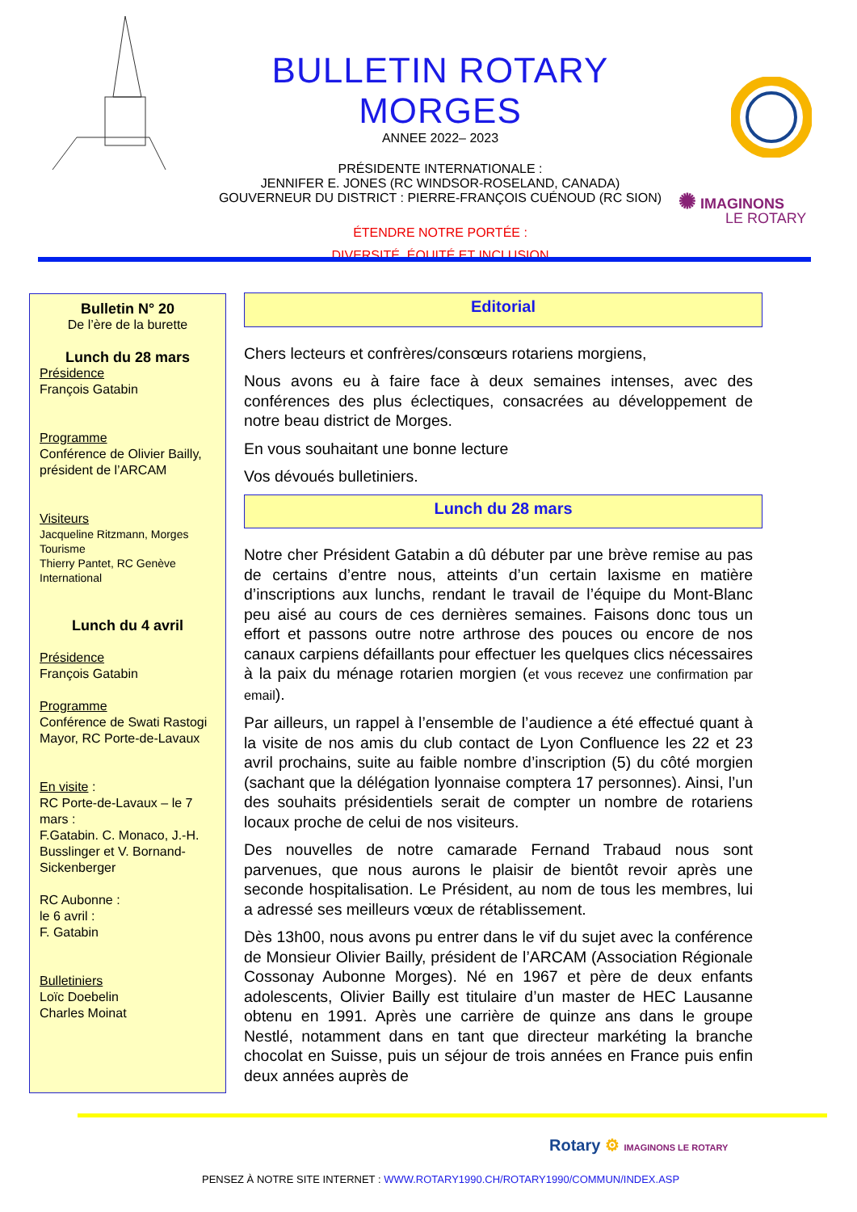BULLETIN ROTARY MORGES
ANNEE 2022– 2023
PRÉSIDENTE INTERNATIONALE :
JENNIFER E. JONES (RC WINDSOR-ROSELAND, CANADA)
GOUVERNEUR DU DISTRICT : PIERRE-FRANÇOIS CUÉNOUD (RC SION)
ÉTENDRE NOTRE PORTÉE :
DIVERSITÉ, ÉQUITÉ ET INCLUSION
✺ IMAGINONS
LE ROTARY
Bulletin N° 20
De l’ère de la burette
Lunch du 28 mars
Présidence
François Gatabin
Programme
Conférence de Olivier Bailly, président de l’ARCAM
Visiteurs
Jacqueline Ritzmann, Morges Tourisme
Thierry Pantet, RC Genève International
Lunch du 4 avril
Présidence
François Gatabin
Programme
Conférence de Swati Rastogi Mayor, RC Porte-de-Lavaux
En visite :
RC Porte-de-Lavaux – le 7 mars :
F.Gatabin. C. Monaco, J.-H. Busslinger et V. Bornand-Sickenberger
RC Aubonne :
le 6 avril :
F. Gatabin
Bulletiniers
Loïc Doebelin
Charles Moinat
Editorial
Chers lecteurs et confrères/consœurs rotariens morgiens,
Nous avons eu à faire face à deux semaines intenses, avec des conférences des plus éclectiques, consacrées au développement de notre beau district de Morges.
En vous souhaitant une bonne lecture
Vos dévoués bulletiniers.
Lunch du 28 mars
Notre cher Président Gatabin a dû débuter par une brève remise au pas de certains d’entre nous, atteints d’un certain laxisme en matière d’inscriptions aux lunchs, rendant le travail de l’équipe du Mont-Blanc peu aisé au cours de ces dernières semaines. Faisons donc tous un effort et passons outre notre arthrose des pouces ou encore de nos canaux carpiens défaillants pour effectuer les quelques clics nécessaires à la paix du ménage rotarien morgien (et vous recevez une confirmation par email).
Par ailleurs, un rappel à l’ensemble de l’audience a été effectué quant à la visite de nos amis du club contact de Lyon Confluence les 22 et 23 avril prochains, suite au faible nombre d’inscription (5) du côté morgien (sachant que la délégation lyonnaise comptera 17 personnes). Ainsi, l’un des souhaits présidentiels serait de compter un nombre de rotariens locaux proche de celui de nos visiteurs.
Des nouvelles de notre camarade Fernand Trabaud nous sont parvenues, que nous aurons le plaisir de bientôt revoir après une seconde hospitalisation. Le Président, au nom de tous les membres, lui a adressé ses meilleurs vœux de rétablissement.
Dès 13h00, nous avons pu entrer dans le vif du sujet avec la conférence de Monsieur Olivier Bailly, président de l’ARCAM (Association Régionale Cossonay Aubonne Morges). Né en 1967 et père de deux enfants adolescents, Olivier Bailly est titulaire d’un master de HEC Lausanne obtenu en 1991. Après une carrière de quinze ans dans le groupe Nestlé, notamment dans en tant que directeur markéting la branche chocolat en Suisse, puis un séjour de trois années en France puis enfin deux années auprès de
Rotary ⚙ IMAGINONS LE ROTARY
PENSEZ À NOTRE SITE INTERNET : WWW.ROTARY1990.CH/ROTARY1990/COMMUN/INDEX.ASP